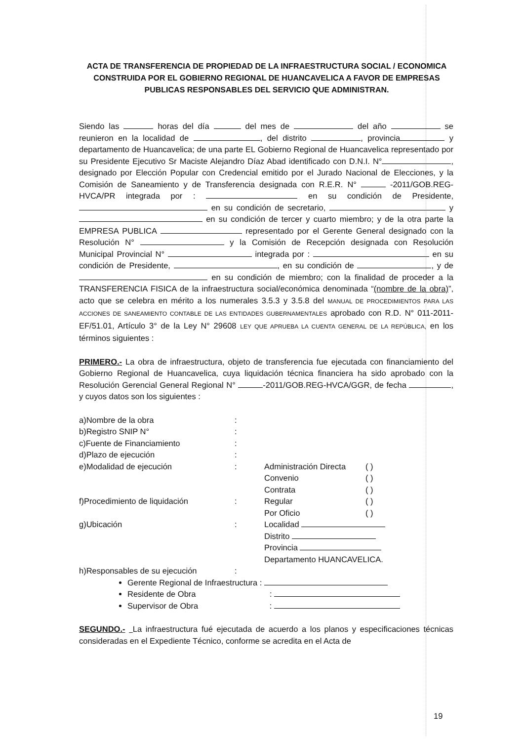ACTA DE TRANSFERENCIA DE PROPIEDAD DE LA INFRAESTRUCTURA SOCIAL / ECONOMICA CONSTRUIDA POR EL GOBIERNO REGIONAL DE HUANCAVELICA A FAVOR DE EMPRESAS PUBLICAS RESPONSABLES DEL SERVICIO QUE ADMINISTRAN.
Siendo las horas del día del mes de del año se reunieron en la localidad de , del distrito , provincia y departamento de Huancavelica; de una parte EL Gobierno Regional de Huancavelica representado por su Presidente Ejecutivo Sr Maciste Alejandro Díaz Abad identificado con D.N.I. N° , designado por Elección Popular con Credencial emitido por el Jurado Nacional de Elecciones, y la Comisión de Saneamiento y de Transferencia designada con R.E.R. N° -2011/GOB.REG-HVCA/PR integrada por : en su condición de Presidente, en su condición de secretario, y en su condición de tercer y cuarto miembro; y de la otra parte la EMPRESA PUBLICA representado por el Gerente General designado con la Resolución N° y la Comisión de Recepción designada con Resolución Municipal Provincial N° integrada por : en su condición de Presidente, , en su condición de , y de en su condición de miembro; con la finalidad de proceder a la TRANSFERENCIA FISICA de la infraestructura social/económica denominada “(nombre de la obra)”, acto que se celebra en mérito a los numerales 3.5.3 y 3.5.8 del MANUAL DE PROCEDIMIENTOS PARA LAS ACCIONES DE SANEAMIENTO CONTABLE DE LAS ENTIDADES GUBERNAMENTALES aprobado con R.D. N° 011-2011-EF/51.01, Artículo 3° de la Ley N° 29608 LEY QUE APRUEBA LA CUENTA GENERAL DE LA REPÚBLICA, en los términos siguientes :
PRIMERO.- La obra de infraestructura, objeto de transferencia fue ejecutada con financiamiento del Gobierno Regional de Huancavelica, cuya liquidación técnica financiera ha sido aprobado con la Resolución Gerencial General Regional N° -2011/GOB.REG-HVCA/GGR, de fecha , y cuyos datos son los siguientes :
| a)Nombre de la obra | : | | |
| b)Registro SNIP N° | : | | |
| c)Fuente de Financiamiento | : | | |
| d)Plazo de ejecución | : | | |
| e)Modalidad de ejecución | : | Administración Directa | ( ) |
| | | Convenio | ( ) |
| | | Contrata | ( ) |
| f)Procedimiento de liquidación | : | Regular | ( ) |
| | | Por Oficio | ( ) |
| g)Ubicación | : | Localidad | |
| | | Distrito | |
| | | Provincia | |
| | | Departamento HUANCAVELICA. | |
| h)Responsables de su ejecución | : | | |
Gerente Regional de Infraestructura :
Residente de Obra :
Supervisor de Obra :
SEGUNDO.- La infraestructura fué ejecutada de acuerdo a los planos y especificaciones técnicas consideradas en el Expediente Técnico, conforme se acredita en el Acta de
19